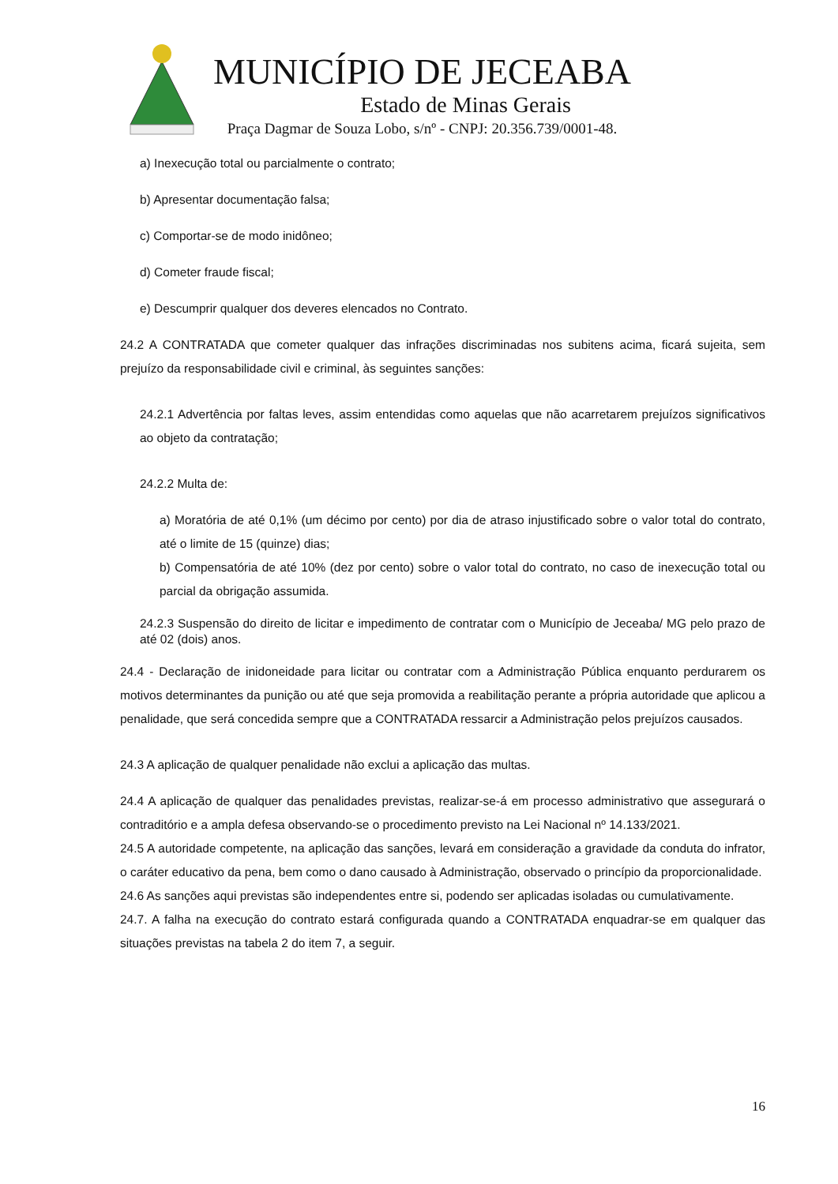MUNICÍPIO DE JECEABA
Estado de Minas Gerais
Praça Dagmar de Souza Lobo, s/nº - CNPJ: 20.356.739/0001-48.
a) Inexecução total ou parcialmente o contrato;
b) Apresentar documentação falsa;
c) Comportar-se de modo inidôneo;
d) Cometer fraude fiscal;
e) Descumprir qualquer dos deveres elencados no Contrato.
24.2 A CONTRATADA que cometer qualquer das infrações discriminadas nos subitens acima, ficará sujeita, sem prejuízo da responsabilidade civil e criminal, às seguintes sanções:
24.2.1 Advertência por faltas leves, assim entendidas como aquelas que não acarretarem prejuízos significativos ao objeto da contratação;
24.2.2 Multa de:
a) Moratória de até 0,1% (um décimo por cento) por dia de atraso injustificado sobre o valor total do contrato, até o limite de 15 (quinze) dias;
b) Compensatória de até 10% (dez por cento) sobre o valor total do contrato, no caso de inexecução total ou parcial da obrigação assumida.
24.2.3 Suspensão do direito de licitar e impedimento de contratar com o Município de Jeceaba/ MG pelo prazo de até 02 (dois) anos.
24.4 - Declaração de inidoneidade para licitar ou contratar com a Administração Pública enquanto perdurarem os motivos determinantes da punição ou até que seja promovida a reabilitação perante a própria autoridade que aplicou a penalidade, que será concedida sempre que a CONTRATADA ressarcir a Administração pelos prejuízos causados.
24.3 A aplicação de qualquer penalidade não exclui a aplicação das multas.
24.4 A aplicação de qualquer das penalidades previstas, realizar-se-á em processo administrativo que assegurará o contraditório e a ampla defesa observando-se o procedimento previsto na Lei Nacional nº 14.133/2021.
24.5 A autoridade competente, na aplicação das sanções, levará em consideração a gravidade da conduta do infrator, o caráter educativo da pena, bem como o dano causado à Administração, observado o princípio da proporcionalidade.
24.6 As sanções aqui previstas são independentes entre si, podendo ser aplicadas isoladas ou cumulativamente.
24.7. A falha na execução do contrato estará configurada quando a CONTRATADA enquadrar-se em qualquer das situações previstas na tabela 2 do item 7, a seguir.
16